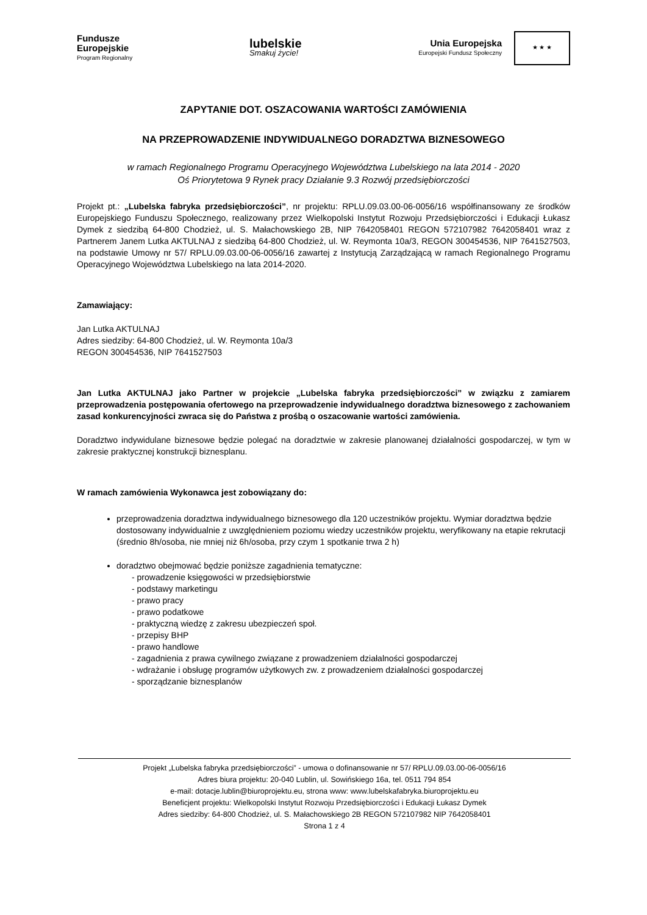Fundusze
Europejskie
Program Regionalny
lubelskie
Smakuj życie!
Unia Europejska
Europejski Fundusz Społeczny
★ ★ ★
ZAPYTANIE DOT. OSZACOWANIA WARTOŚCI ZAMÓWIENIA
NA PRZEPROWADZENIE INDYWIDUALNEGO DORADZTWA BIZNESOWEGO
w ramach Regionalnego Programu Operacyjnego Województwa Lubelskiego na lata 2014 - 2020
Oś Priorytetowa 9 Rynek pracy Działanie 9.3 Rozwój przedsiębiorczości
Projekt pt.: „Lubelska fabryka przedsiębiorczości”, nr projektu: RPLU.09.03.00-06-0056/16 współfinansowany ze środków Europejskiego Funduszu Społecznego, realizowany przez Wielkopolski Instytut Rozwoju Przedsiębiorczości i Edukacji Łukasz Dymek z siedzibą 64-800 Chodzież, ul. S. Małachowskiego 2B, NIP 7642058401 REGON 572107982 7642058401 wraz z Partnerem Janem Lutka AKTULNAJ z siedzibą 64-800 Chodzież, ul. W. Reymonta 10a/3, REGON 300454536, NIP 7641527503, na podstawie Umowy nr 57/ RPLU.09.03.00-06-0056/16 zawartej z Instytucją Zarządzającą w ramach Regionalnego Programu Operacyjnego Województwa Lubelskiego na lata 2014-2020.
Zamawiający:
Jan Lutka AKTULNAJ
Adres siedziby: 64-800 Chodzież, ul. W. Reymonta 10a/3
REGON 300454536, NIP 7641527503
Jan Lutka AKTULNAJ jako Partner w projekcie „Lubelska fabryka przedsiębiorczości” w związku z zamiarem przeprowadzenia postępowania ofertowego na przeprowadzenie indywidualnego doradztwa biznesowego z zachowaniem zasad konkurencyjności zwraca się do Państwa z prośbą o oszacowanie wartości zamówienia.
Doradztwo indywidulane biznesowe będzie polegać na doradztwie w zakresie planowanej działalności gospodarczej, w tym w zakresie praktycznej konstrukcji biznesplanu.
W ramach zamówienia Wykonawca jest zobowiązany do:
przeprowadzenia doradztwa indywidualnego biznesowego dla 120 uczestników projektu. Wymiar doradztwa będzie dostosowany indywidualnie z uwzględnieniem poziomu wiedzy uczestników projektu, weryfikowany na etapie rekrutacji (średnio 8h/osoba, nie mniej niż 6h/osoba, przy czym 1 spotkanie trwa 2 h)
doradztwo obejmować będzie poniższe zagadnienia tematyczne:
- prowadzenie księgowości w przedsiębiorstwie
- podstawy marketingu
- prawo pracy
- prawo podatkowe
- praktyczną wiedzę z zakresu ubezpieczeń społ.
- przepisy BHP
- prawo handlowe
- zagadnienia z prawa cywilnego związane z prowadzeniem działalności gospodarczej
- wdrażanie i obsługę programów użytkowych zw. z prowadzeniem działalności gospodarczej
- sporządzanie biznesplanów
Projekt „Lubelska fabryka przedsiębiorczości” - umowa o dofinansowanie nr 57/ RPLU.09.03.00-06-0056/16
Adres biura projektu: 20-040 Lublin, ul. Sowińskiego 16a, tel. 0511 794 854
e-mail: dotacje.lublin@biuroprojektu.eu, strona www: www.lubelskafabryka.biuroprojektu.eu
Beneficjent projektu: Wielkopolski Instytut Rozwoju Przedsiębiorczości i Edukacji Łukasz Dymek
Adres siedziby: 64-800 Chodzież, ul. S. Małachowskiego 2B REGON 572107982 NIP 7642058401
Strona 1 z 4